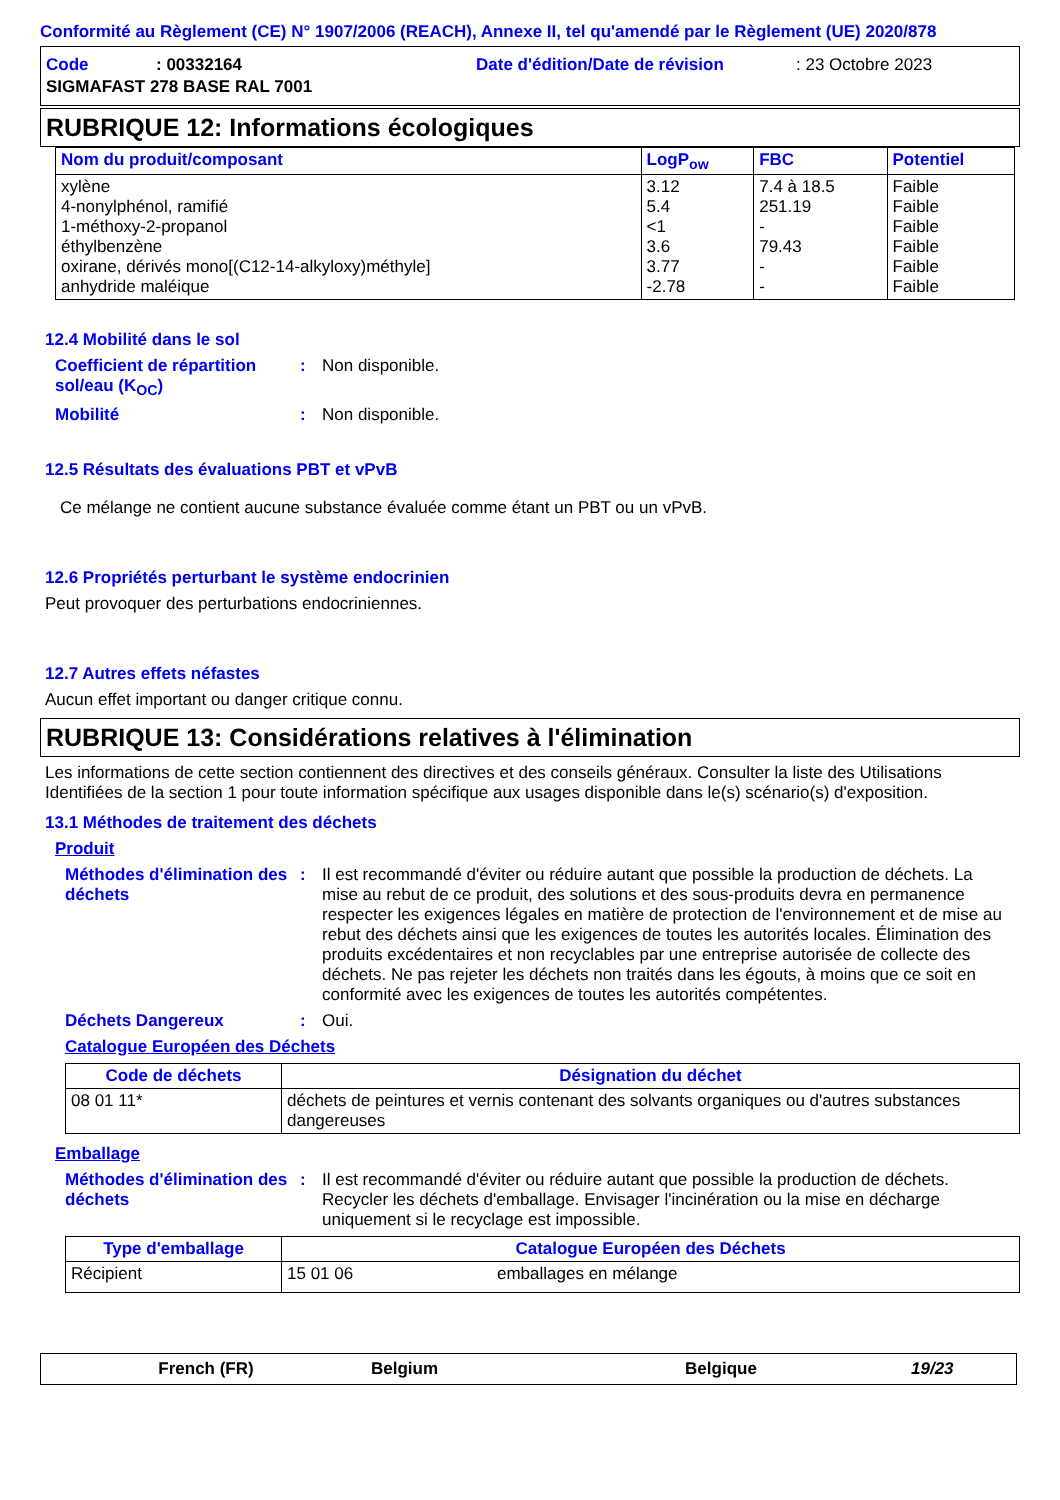Conformité au Règlement (CE) N° 1907/2006 (REACH), Annexe II, tel qu'amendé par le Règlement (UE) 2020/878
Code: 00332164 Date d'édition/Date de révision: 23 Octobre 2023
SIGMAFAST 278 BASE RAL 7001
RUBRIQUE 12: Informations écologiques
| Nom du produit/composant | LogP<sub>ow</sub> | FBC | Potentiel |
| --- | --- | --- | --- |
| xylène 4-nonylphénol, ramifié 1-méthoxy-2-propanol éthylbenzène oxirane, dérivés mono[(C12-14-alkyloxy)méthyle] anhydride maléique | 3.12 5.4 <1 3.6 3.77 -2.78 | 7.4 à 18.5 251.19 - 79.43 - - | Faible Faible Faible Faible Faible Faible |
12.4 Mobilité dans le sol
Coefficient de répartition sol/eau (K<sub>OC</sub>): Non disponible.
Mobilité: Non disponible.
12.5 Résultats des évaluations PBT et vPvB
Ce mélange ne contient aucune substance évaluée comme étant un PBT ou un vPvB.
12.6 Propriétés perturbant le système endocrinien
Peut provoquer des perturbations endocriniennes.
12.7 Autres effets néfastes
Aucun effet important ou danger critique connu.
RUBRIQUE 13: Considérations relatives à l'élimination
Les informations de cette section contiennent des directives et des conseils généraux. Consulter la liste des Utilisations Identifiées de la section 1 pour toute information spécifique aux usages disponible dans le(s) scénario(s) d'exposition.
13.1 Méthodes de traitement des déchets
Produit
Méthodes d'élimination des déchets: Il est recommandé d'éviter ou réduire autant que possible la production de déchets. La mise au rebut de ce produit, des solutions et des sous-produits devra en permanence respecter les exigences légales en matière de protection de l'environnement et de mise au rebut des déchets ainsi que les exigences de toutes les autorités locales. Élimination des produits excédentaires et non recyclables par une entreprise autorisée de collecte des déchets. Ne pas rejeter les déchets non traités dans les égouts, à moins que ce soit en conformité avec les exigences de toutes les autorités compétentes.
Déchets Dangereux: Oui.
Catalogue Européen des Déchets
| Code de déchets | Désignation du déchet |
| --- | --- |
| 08 01 11* | déchets de peintures et vernis contenant des solvants organiques ou d'autres substances dangereuses |
Emballage
Méthodes d'élimination des déchets: Il est recommandé d'éviter ou réduire autant que possible la production de déchets. Recycler les déchets d'emballage. Envisager l'incinération ou la mise en décharge uniquement si le recyclage est impossible.
| Type d'emballage | Catalogue Européen des Déchets | |
| --- | --- | --- |
| Récipient | 15 01 06 | emballages en mélange |
French (FR) Belgium Belgique 19/23